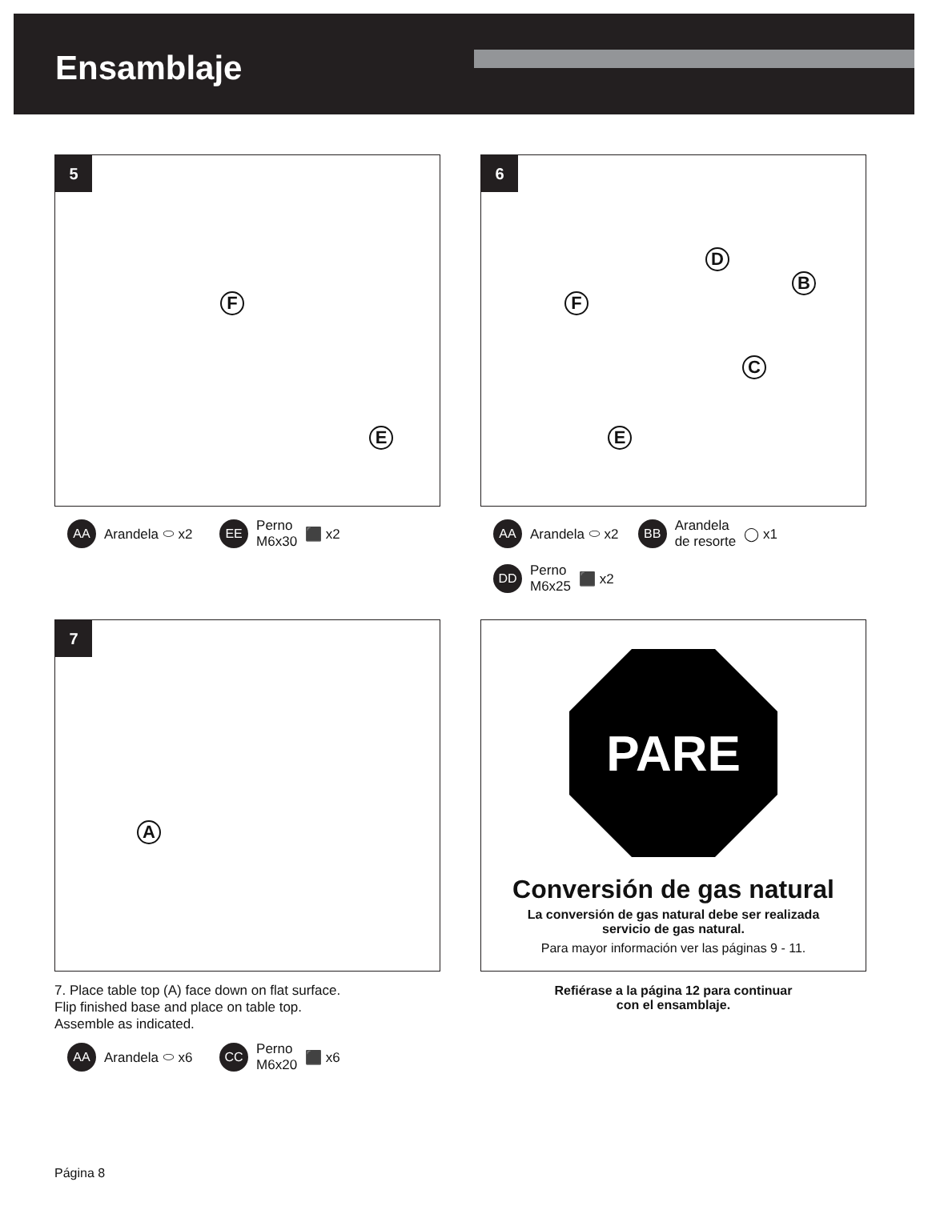Ensamblaje
5
F
E
AA Arandela ⬭ x2 EE Perno
M6x30 ⬛ x2
6
D
B
F
C
E
AA Arandela ⬭ x2 BB Arandela
de resorte ◯ x1
DD Perno
M6x25 ⬛ x2
7
A
7. Place table top (A) face down on flat surface.
Flip finished base and place on table top.
Assemble as indicated.
AA Arandela ⬭ x6 CC Perno
M6x20 ⬛ x6
PARE
Conversión de gas natural
La conversión de gas natural debe ser realizada
servicio de gas natural.
Para mayor información ver las páginas 9 - 11.
Refiérase a la página 12 para continuar
con el ensamblaje.
Página 8